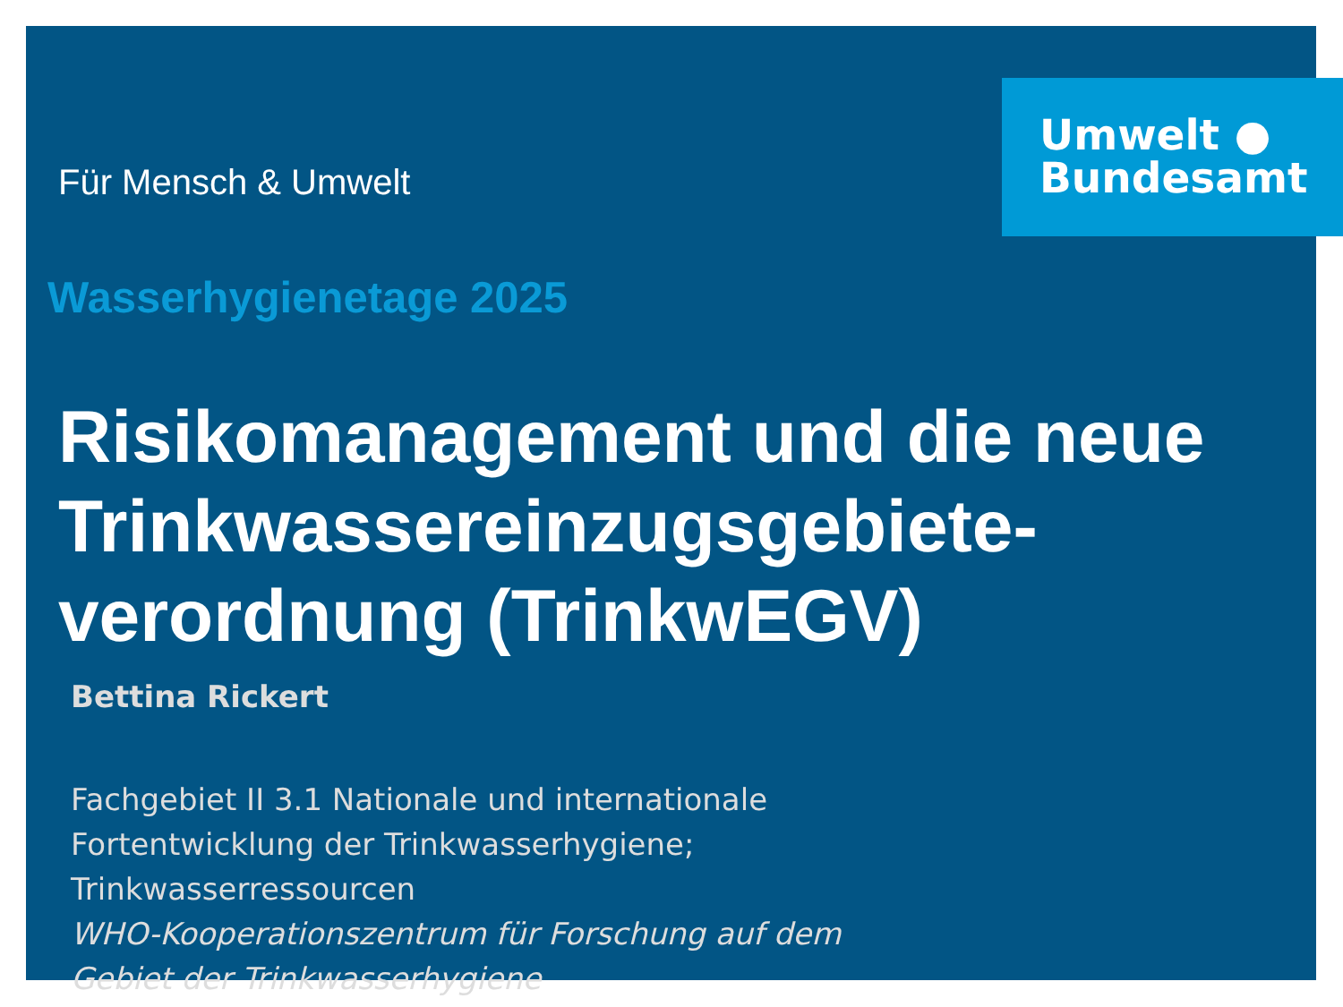Umwelt ●
Bundesamt
Für Mensch & Umwelt
Wasserhygienetage 2025
Risikomanagement und die neue Trinkwassereinzugsgebiete-
verordnung (TrinkwEGV)
Bettina Rickert
Fachgebiet II 3.1 Nationale und internationale
Fortentwicklung der Trinkwasserhygiene;
Trinkwasserressourcen
WHO-Kooperationszentrum für Forschung auf dem
Gebiet der Trinkwasserhygiene